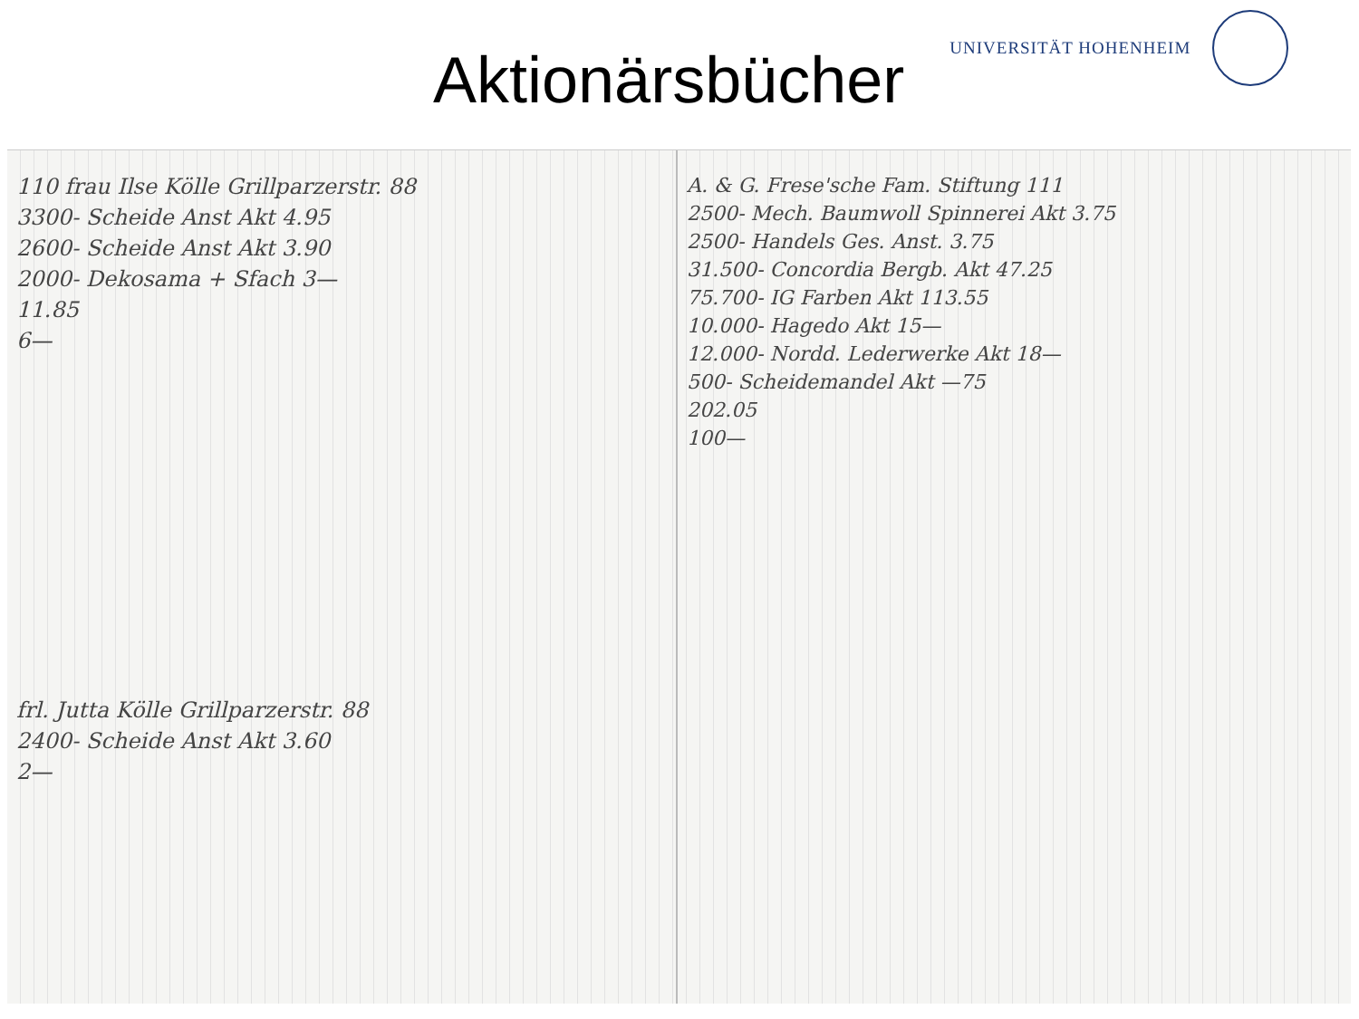Aktionärsbücher
UNIVERSITÄT HOHENHEIM
110 frau Ilse Kölle Grillparzerstr. 88
3300- Scheide Anst Akt 4.95
2600- Scheide Anst Akt 3.90
2000- Dekosama + Sfach 3—
11.85
6—
frl. Jutta Kölle Grillparzerstr. 88
2400- Scheide Anst Akt 3.60
2—
A. & G. Frese'sche Fam. Stiftung 111
2500- Mech. Baumwoll Spinnerei Akt 3.75
2500- Handels Ges. Anst. 3.75
31.500- Concordia Bergb. Akt 47.25
75.700- IG Farben Akt 113.55
10.000- Hagedo Akt 15—
12.000- Nordd. Lederwerke Akt 18—
500- Scheidemandel Akt —75
202.05
100—